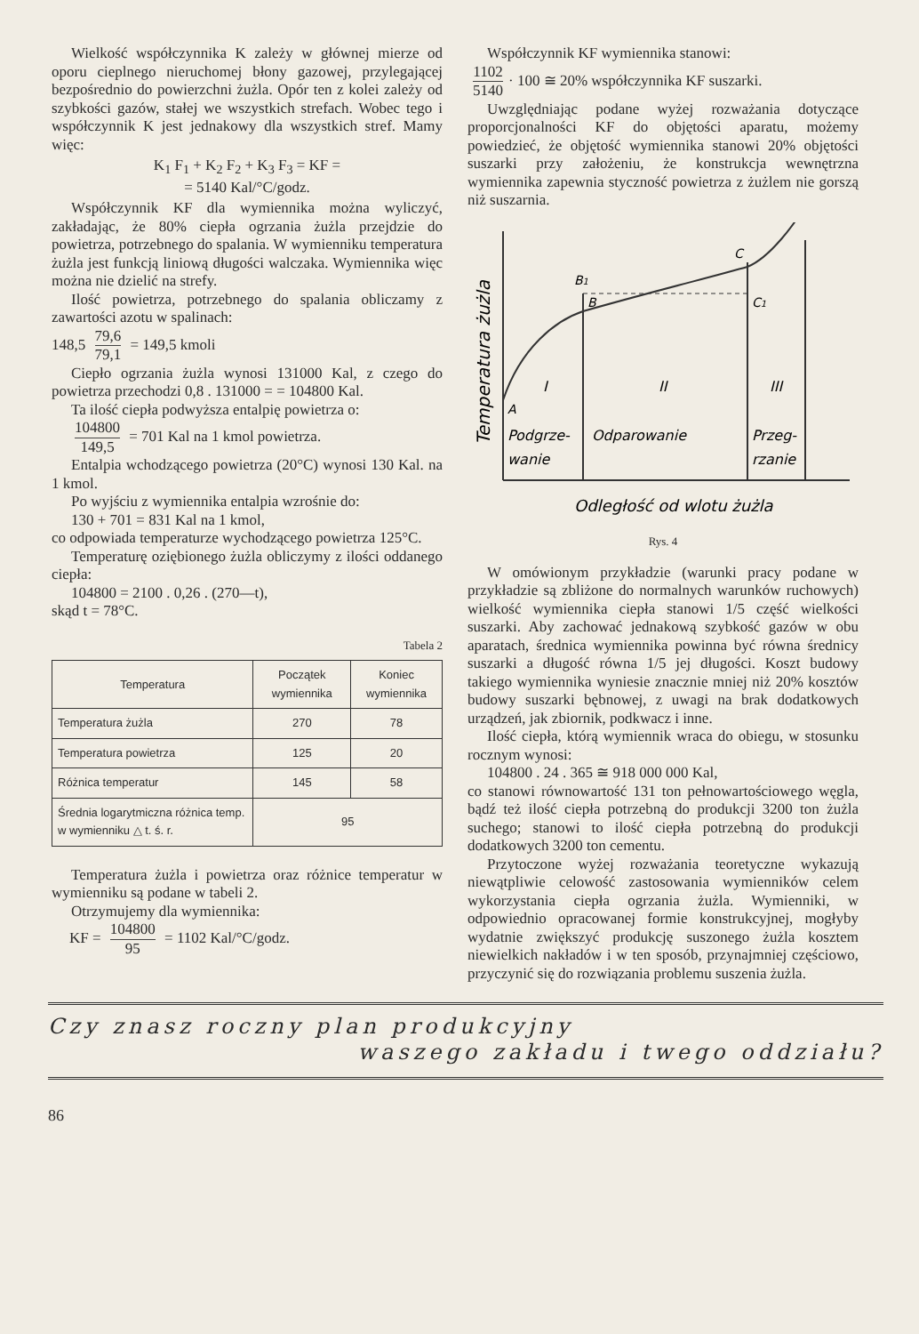Wielkość współczynnika K zależy w głównej mierze od oporu cieplnego nieruchomej błony gazowej, przylegającej bezpośrednio do powierzchni żużla. Opór ten z kolei zależy od szybkości gazów, stałej we wszystkich strefach. Wobec tego i współczynnik K jest jednakowy dla wszystkich stref. Mamy więc:
K<sub>1</sub> F<sub>1</sub> + K<sub>2</sub> F<sub>2</sub> + K<sub>3</sub> F<sub>3</sub> = KF =
= 5140 Kal/°C/godz.
Współczynnik KF dla wymiennika można wyliczyć, zakładając, że 80% ciepła ogrzania żużla przejdzie do powietrza, potrzebnego do spalania. W wymienniku temperatura żużla jest funkcją liniową długości walczaka. Wymiennika więc można nie dzielić na strefy.
Ilość powietrza, potrzebnego do spalania obliczamy z zawartości azotu w spalinach:
148,5 79,6 79,1 = 149,5 kmoli
Ciepło ogrzania żużla wynosi 131000 Kal, z czego do powietrza przechodzi 0,8 . 131000 = = 104800 Kal.
Ta ilość ciepła podwyższa entalpię powietrza o:
104800 149,5 = 701 Kal na 1 kmol powietrza.
Entalpia wchodzącego powietrza (20°C) wynosi 130 Kal. na 1 kmol.
Po wyjściu z wymiennika entalpia wzrośnie do:
130 + 701 = 831 Kal na 1 kmol,
co odpowiada temperaturze wychodzącego powietrza 125°C.
Temperaturę oziębionego żużla obliczymy z ilości oddanego ciepła:
104800 = 2100 . 0,26 . (270—t),
skąd t = 78°C.
Tabela 2
| Temperatura | Początek wymiennika | Koniec wymiennika |
| --- | --- | --- |
| Temperatura żużla | 270 | 78 |
| Temperatura powietrza | 125 | 20 |
| Różnica temperatur | 145 | 58 |
| Średnia logarytmiczna różnica temp. w wymienniku △ t. ś. r. | 95 | |
Temperatura żużla i powietrza oraz różnice temperatur w wymienniku są podane w tabeli 2.
Otrzymujemy dla wymiennika:
KF = 104800 95 = 1102 Kal/°C/godz.
Współczynnik KF wymiennika stanowi:
1102 5140 · 100 ≅ 20% współczynnika KF suszarki.
Uwzględniając podane wyżej rozważania dotyczące proporcjonalności KF do objętości aparatu, możemy powiedzieć, że objętość wymiennika stanowi 20% objętości suszarki przy założeniu, że konstrukcja wewnętrzna wymiennika zapewnia styczność powietrza z żużlem nie gorszą niż suszarnia.
Temperatura żużla
A
B1
B
C
C1
I
II
III
Podgrze-
wanie
Odparowanie
Przeg-
rzanie
Odległość od wlotu żużla
Rys. 4
W omówionym przykładzie (warunki pracy podane w przykładzie są zbliżone do normalnych warunków ruchowych) wielkość wymiennika ciepła stanowi 1/5 część wielkości suszarki. Aby zachować jednakową szybkość gazów w obu aparatach, średnica wymiennika powinna być równa średnicy suszarki a długość równa 1/5 jej długości. Koszt budowy takiego wymiennika wyniesie znacznie mniej niż 20% kosztów budowy suszarki bębnowej, z uwagi na brak dodatkowych urządzeń, jak zbiornik, podkwacz i inne.
Ilość ciepła, którą wymiennik wraca do obiegu, w stosunku rocznym wynosi:
104800 . 24 . 365 ≅ 918 000 000 Kal,
co stanowi równowartość 131 ton pełnowartościowego węgla, bądź też ilość ciepła potrzebną do produkcji 3200 ton żużla suchego; stanowi to ilość ciepła potrzebną do produkcji dodatkowych 3200 ton cementu.
Przytoczone wyżej rozważania teoretyczne wykazują niewątpliwie celowość zastosowania wymienników celem wykorzystania ciepła ogrzania żużla. Wymienniki, w odpowiednio opracowanej formie konstrukcyjnej, mogłyby wydatnie zwiększyć produkcję suszonego żużla kosztem niewielkich nakładów i w ten sposób, przynajmniej częściowo, przyczynić się do rozwiązania problemu suszenia żużla.
Czy znasz roczny plan produkcyjny
waszego zakładu i twego oddziału?
86